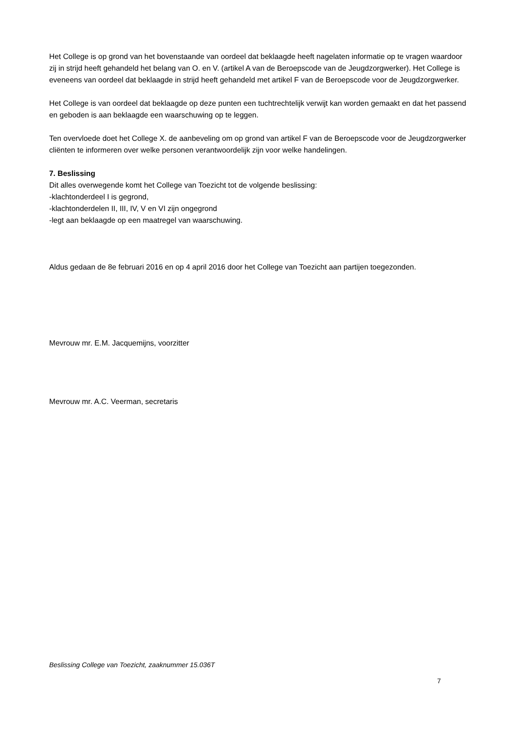Het College is op grond van het bovenstaande van oordeel dat beklaagde heeft nagelaten informatie op te vragen waardoor zij in strijd heeft gehandeld het belang van O. en V. (artikel A van de Beroepscode van de Jeugdzorgwerker). Het College is eveneens van oordeel dat beklaagde in strijd heeft gehandeld met artikel F van de Beroepscode voor de Jeugdzorgwerker.
Het College is van oordeel dat beklaagde op deze punten een tuchtrechtelijk verwijt kan worden gemaakt en dat het passend en geboden is aan beklaagde een waarschuwing op te leggen.
Ten overvloede doet het College X. de aanbeveling om op grond van artikel F van de Beroepscode voor de Jeugdzorgwerker cliënten te informeren over welke personen verantwoordelijk zijn voor welke handelingen.
7. Beslissing
Dit alles overwegende komt het College van Toezicht tot de volgende beslissing:
-klachtonderdeel I is gegrond,
-klachtonderdelen II, III, IV, V en VI zijn ongegrond
-legt aan beklaagde op een maatregel van waarschuwing.
Aldus gedaan de 8e februari 2016 en op 4 april 2016 door het College van Toezicht aan partijen toegezonden.
Mevrouw mr. E.M. Jacquemijns, voorzitter
Mevrouw mr. A.C. Veerman, secretaris
Beslissing College van Toezicht, zaaknummer 15.036T
7